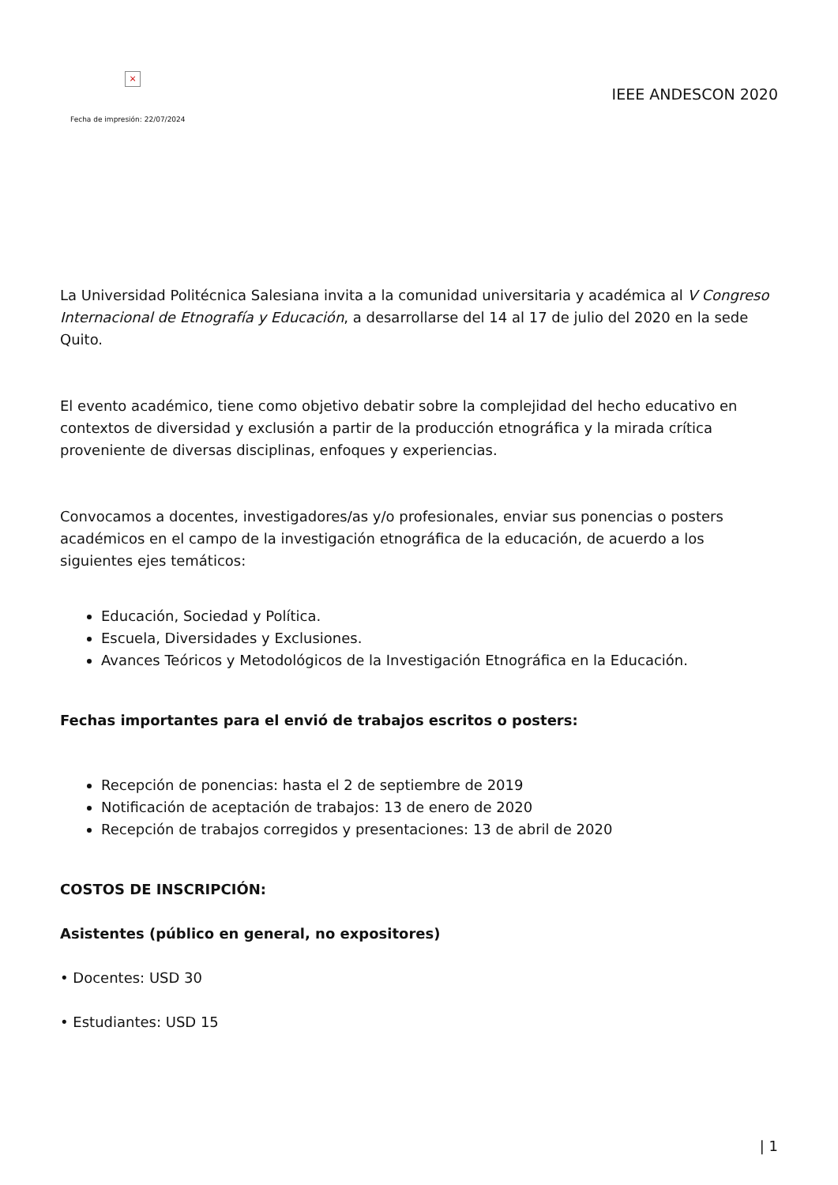×
Fecha de impresión: 22/07/2024
IEEE ANDESCON 2020
La Universidad Politécnica Salesiana invita a la comunidad universitaria y académica al V Congreso Internacional de Etnografía y Educación, a desarrollarse del 14 al 17 de julio del 2020 en la sede Quito.
El evento académico, tiene como objetivo debatir sobre la complejidad del hecho educativo en contextos de diversidad y exclusión a partir de la producción etnográfica y la mirada crítica proveniente de diversas disciplinas, enfoques y experiencias.
Convocamos a docentes, investigadores/as y/o profesionales, enviar sus ponencias o posters académicos en el campo de la investigación etnográfica de la educación, de acuerdo a los siguientes ejes temáticos:
Educación, Sociedad y Política.
Escuela, Diversidades y Exclusiones.
Avances Teóricos y Metodológicos de la Investigación Etnográfica en la Educación.
Fechas importantes para el envió de trabajos escritos o posters:
Recepción de ponencias: hasta el 2 de septiembre de 2019
Notificación de aceptación de trabajos: 13 de enero de 2020
Recepción de trabajos corregidos y presentaciones: 13 de abril de 2020
COSTOS DE INSCRIPCIÓN:
Asistentes (público en general, no expositores)
• Docentes: USD 30
• Estudiantes: USD 15
| 1